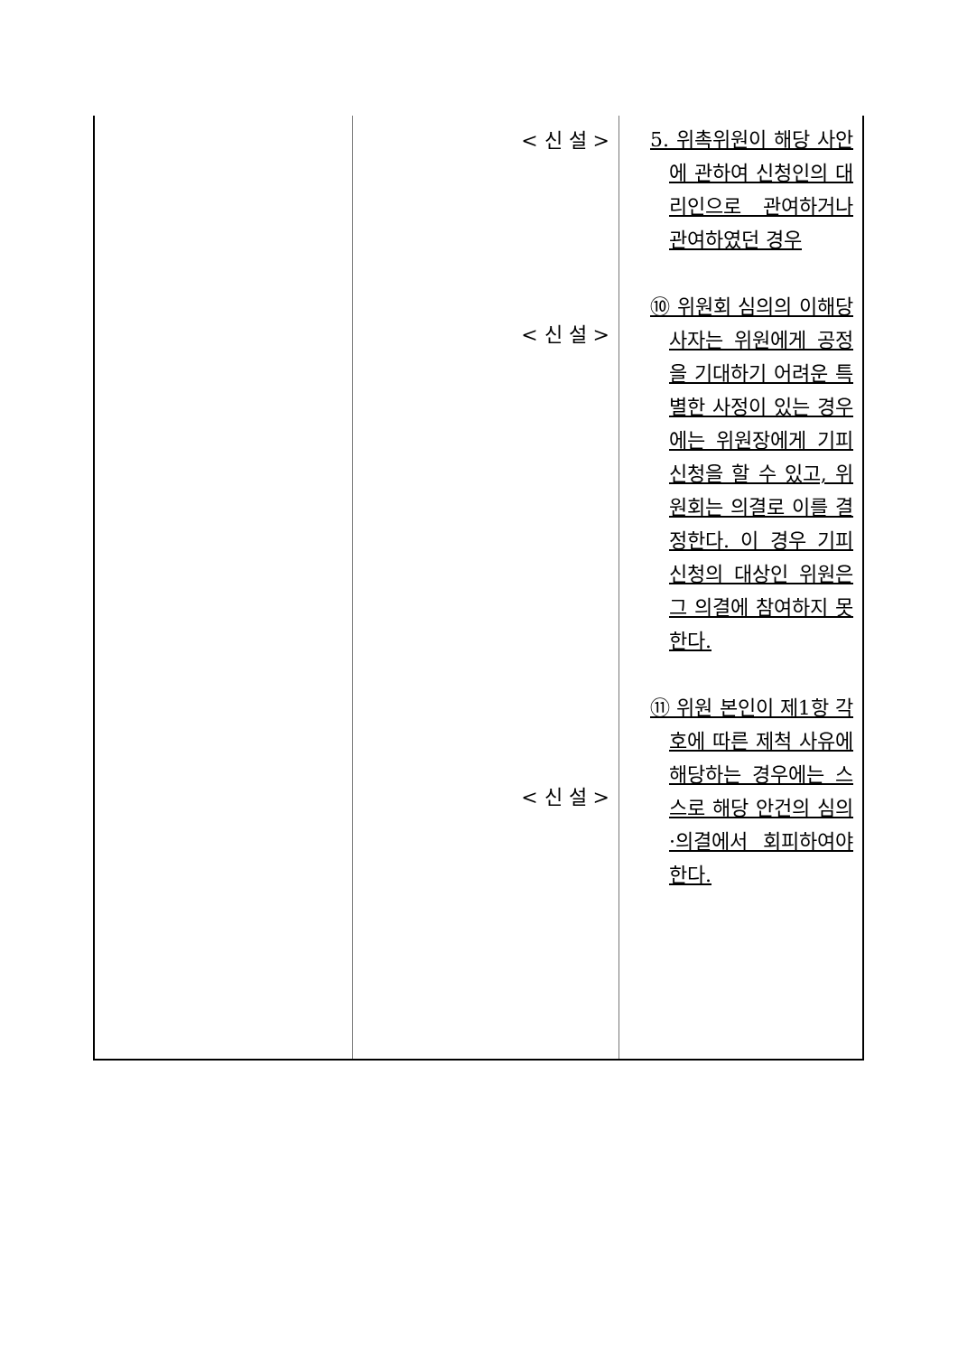| | < 신 설 > < 신 설 > < 신 설 > | 5. 위촉위원이 해당 사안에 관하여 신청인의 대리인으로 관여하거나 관여하였던 경우 ⑩ 위원회 심의의 이해당사자는 위원에게 공정을 기대하기 어려운 특별한 사정이 있는 경우에는 위원장에게 기피신청을 할 수 있고, 위원회는 의결로 이를 결정한다. 이 경우 기피신청의 대상인 위원은 그 의결에 참여하지 못한다. ⑪ 위원 본인이 제1항 각 호에 따른 제척 사유에 해당하는 경우에는 스스로 해당 안건의 심의·의결에서 회피하여야 한다. |